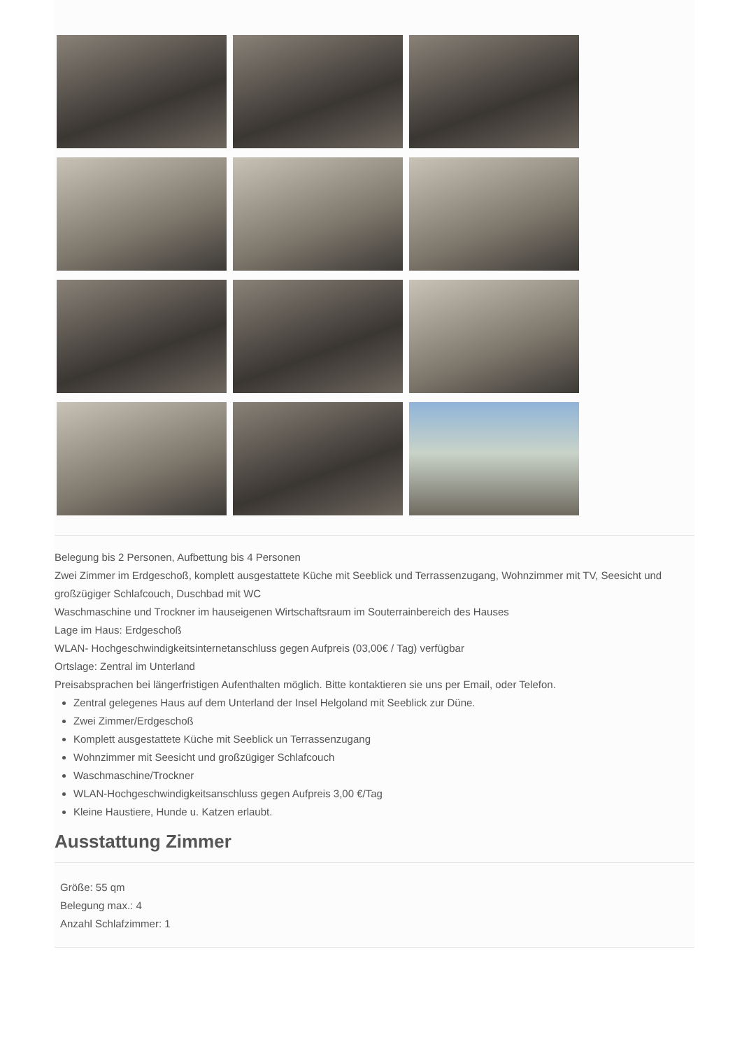Belegung bis 2 Personen, Aufbettung bis 4 Personen
Zwei Zimmer im Erdgeschoß, komplett ausgestattete Küche mit Seeblick und Terrassenzugang, Wohnzimmer mit TV, Seesicht und großzügiger Schlafcouch, Duschbad mit WC
Waschmaschine und Trockner im hauseigenen Wirtschaftsraum im Souterrainbereich des Hauses
Lage im Haus: Erdgeschoß
WLAN- Hochgeschwindigkeitsinternetanschluss gegen Aufpreis (03,00€ / Tag) verfügbar
Ortslage: Zentral im Unterland
Preisabsprachen bei längerfristigen Aufenthalten möglich. Bitte kontaktieren sie uns per Email, oder Telefon.
Zentral gelegenes Haus auf dem Unterland der Insel Helgoland mit Seeblick zur Düne.
Zwei Zimmer/Erdgeschoß
Komplett ausgestattete Küche mit Seeblick un Terrassenzugang
Wohnzimmer mit Seesicht und großzügiger Schlafcouch
Waschmaschine/Trockner
WLAN-Hochgeschwindigkeitsanschluss gegen Aufpreis 3,00 €/Tag
Kleine Haustiere, Hunde u. Katzen erlaubt.
Ausstattung Zimmer
Größe: 55 qm
Belegung max.: 4
Anzahl Schlafzimmer: 1